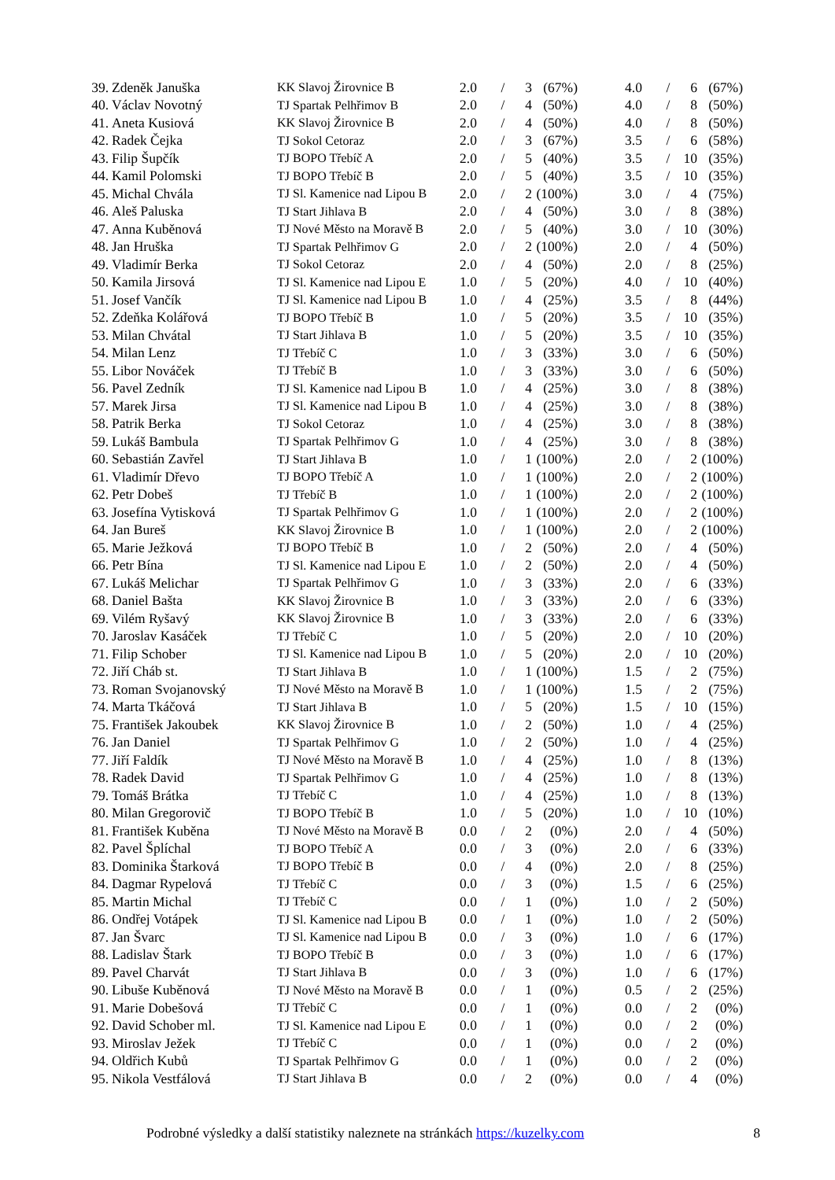| 39. | Zdeněk Januška | KK Slavoj Žirovnice B | 2.0 | / | 3 | (67%) | | 4.0 | / | 6 | (67%) |
| 40. | Václav Novotný | TJ Spartak Pelhřimov B | 2.0 | / | 4 | (50%) | | 4.0 | / | 8 | (50%) |
| 41. | Aneta Kusiová | KK Slavoj Žirovnice B | 2.0 | / | 4 | (50%) | | 4.0 | / | 8 | (50%) |
| 42. | Radek Čejka | TJ Sokol Cetoraz | 2.0 | / | 3 | (67%) | | 3.5 | / | 6 | (58%) |
| 43. | Filip Šupčík | TJ BOPO Třebíč A | 2.0 | / | 5 | (40%) | | 3.5 | / | 10 | (35%) |
| 44. | Kamil Polomski | TJ BOPO Třebíč B | 2.0 | / | 5 | (40%) | | 3.5 | / | 10 | (35%) |
| 45. | Michal Chvála | TJ Sl. Kamenice nad Lipou B | 2.0 | / | 2 | (100%) | | 3.0 | / | 4 | (75%) |
| 46. | Aleš Paluska | TJ Start Jihlava B | 2.0 | / | 4 | (50%) | | 3.0 | / | 8 | (38%) |
| 47. | Anna Kuběnová | TJ Nové Město na Moravě B | 2.0 | / | 5 | (40%) | | 3.0 | / | 10 | (30%) |
| 48. | Jan Hruška | TJ Spartak Pelhřimov G | 2.0 | / | 2 | (100%) | | 2.0 | / | 4 | (50%) |
| 49. | Vladimír Berka | TJ Sokol Cetoraz | 2.0 | / | 4 | (50%) | | 2.0 | / | 8 | (25%) |
| 50. | Kamila Jirsová | TJ Sl. Kamenice nad Lipou E | 1.0 | / | 5 | (20%) | | 4.0 | / | 10 | (40%) |
| 51. | Josef Vančík | TJ Sl. Kamenice nad Lipou B | 1.0 | / | 4 | (25%) | | 3.5 | / | 8 | (44%) |
| 52. | Zdeňka Kolářová | TJ BOPO Třebíč B | 1.0 | / | 5 | (20%) | | 3.5 | / | 10 | (35%) |
| 53. | Milan Chvátal | TJ Start Jihlava B | 1.0 | / | 5 | (20%) | | 3.5 | / | 10 | (35%) |
| 54. | Milan Lenz | TJ Třebíč C | 1.0 | / | 3 | (33%) | | 3.0 | / | 6 | (50%) |
| 55. | Libor Nováček | TJ Třebíč B | 1.0 | / | 3 | (33%) | | 3.0 | / | 6 | (50%) |
| 56. | Pavel Zedník | TJ Sl. Kamenice nad Lipou B | 1.0 | / | 4 | (25%) | | 3.0 | / | 8 | (38%) |
| 57. | Marek Jirsa | TJ Sl. Kamenice nad Lipou B | 1.0 | / | 4 | (25%) | | 3.0 | / | 8 | (38%) |
| 58. | Patrik Berka | TJ Sokol Cetoraz | 1.0 | / | 4 | (25%) | | 3.0 | / | 8 | (38%) |
| 59. | Lukáš Bambula | TJ Spartak Pelhřimov G | 1.0 | / | 4 | (25%) | | 3.0 | / | 8 | (38%) |
| 60. | Sebastián Zavřel | TJ Start Jihlava B | 1.0 | / | 1 | (100%) | | 2.0 | / | 2 | (100%) |
| 61. | Vladimír Dřevo | TJ BOPO Třebíč A | 1.0 | / | 1 | (100%) | | 2.0 | / | 2 | (100%) |
| 62. | Petr Dobeš | TJ Třebíč B | 1.0 | / | 1 | (100%) | | 2.0 | / | 2 | (100%) |
| 63. | Josefína Vytisková | TJ Spartak Pelhřimov G | 1.0 | / | 1 | (100%) | | 2.0 | / | 2 | (100%) |
| 64. | Jan Bureš | KK Slavoj Žirovnice B | 1.0 | / | 1 | (100%) | | 2.0 | / | 2 | (100%) |
| 65. | Marie Ježková | TJ BOPO Třebíč B | 1.0 | / | 2 | (50%) | | 2.0 | / | 4 | (50%) |
| 66. | Petr Bína | TJ Sl. Kamenice nad Lipou E | 1.0 | / | 2 | (50%) | | 2.0 | / | 4 | (50%) |
| 67. | Lukáš Melichar | TJ Spartak Pelhřimov G | 1.0 | / | 3 | (33%) | | 2.0 | / | 6 | (33%) |
| 68. | Daniel Bašta | KK Slavoj Žirovnice B | 1.0 | / | 3 | (33%) | | 2.0 | / | 6 | (33%) |
| 69. | Vilém Ryšavý | KK Slavoj Žirovnice B | 1.0 | / | 3 | (33%) | | 2.0 | / | 6 | (33%) |
| 70. | Jaroslav Kasáček | TJ Třebíč C | 1.0 | / | 5 | (20%) | | 2.0 | / | 10 | (20%) |
| 71. | Filip Schober | TJ Sl. Kamenice nad Lipou B | 1.0 | / | 5 | (20%) | | 2.0 | / | 10 | (20%) |
| 72. | Jiří Cháb st. | TJ Start Jihlava B | 1.0 | / | 1 | (100%) | | 1.5 | / | 2 | (75%) |
| 73. | Roman Svojanovský | TJ Nové Město na Moravě B | 1.0 | / | 1 | (100%) | | 1.5 | / | 2 | (75%) |
| 74. | Marta Tkáčová | TJ Start Jihlava B | 1.0 | / | 5 | (20%) | | 1.5 | / | 10 | (15%) |
| 75. | František Jakoubek | KK Slavoj Žirovnice B | 1.0 | / | 2 | (50%) | | 1.0 | / | 4 | (25%) |
| 76. | Jan Daniel | TJ Spartak Pelhřimov G | 1.0 | / | 2 | (50%) | | 1.0 | / | 4 | (25%) |
| 77. | Jiří Faldík | TJ Nové Město na Moravě B | 1.0 | / | 4 | (25%) | | 1.0 | / | 8 | (13%) |
| 78. | Radek David | TJ Spartak Pelhřimov G | 1.0 | / | 4 | (25%) | | 1.0 | / | 8 | (13%) |
| 79. | Tomáš Brátka | TJ Třebíč C | 1.0 | / | 4 | (25%) | | 1.0 | / | 8 | (13%) |
| 80. | Milan Gregorovič | TJ BOPO Třebíč B | 1.0 | / | 5 | (20%) | | 1.0 | / | 10 | (10%) |
| 81. | František Kuběna | TJ Nové Město na Moravě B | 0.0 | / | 2 | (0%) | | 2.0 | / | 4 | (50%) |
| 82. | Pavel Šplíchal | TJ BOPO Třebíč A | 0.0 | / | 3 | (0%) | | 2.0 | / | 6 | (33%) |
| 83. | Dominika Štarková | TJ BOPO Třebíč B | 0.0 | / | 4 | (0%) | | 2.0 | / | 8 | (25%) |
| 84. | Dagmar Rypelová | TJ Třebíč C | 0.0 | / | 3 | (0%) | | 1.5 | / | 6 | (25%) |
| 85. | Martin Michal | TJ Třebíč C | 0.0 | / | 1 | (0%) | | 1.0 | / | 2 | (50%) |
| 86. | Ondřej Votápek | TJ Sl. Kamenice nad Lipou B | 0.0 | / | 1 | (0%) | | 1.0 | / | 2 | (50%) |
| 87. | Jan Švarc | TJ Sl. Kamenice nad Lipou B | 0.0 | / | 3 | (0%) | | 1.0 | / | 6 | (17%) |
| 88. | Ladislav Štark | TJ BOPO Třebíč B | 0.0 | / | 3 | (0%) | | 1.0 | / | 6 | (17%) |
| 89. | Pavel Charvát | TJ Start Jihlava B | 0.0 | / | 3 | (0%) | | 1.0 | / | 6 | (17%) |
| 90. | Libuše Kuběnová | TJ Nové Město na Moravě B | 0.0 | / | 1 | (0%) | | 0.5 | / | 2 | (25%) |
| 91. | Marie Dobešová | TJ Třebíč C | 0.0 | / | 1 | (0%) | | 0.0 | / | 2 | (0%) |
| 92. | David Schober ml. | TJ Sl. Kamenice nad Lipou E | 0.0 | / | 1 | (0%) | | 0.0 | / | 2 | (0%) |
| 93. | Miroslav Ježek | TJ Třebíč C | 0.0 | / | 1 | (0%) | | 0.0 | / | 2 | (0%) |
| 94. | Oldřich Kubů | TJ Spartak Pelhřimov G | 0.0 | / | 1 | (0%) | | 0.0 | / | 2 | (0%) |
| 95. | Nikola Vestfálová | TJ Start Jihlava B | 0.0 | / | 2 | (0%) | | 0.0 | / | 4 | (0%) |
Podrobné výsledky a další statistiky naleznete na stránkách https://kuzelky.com 8